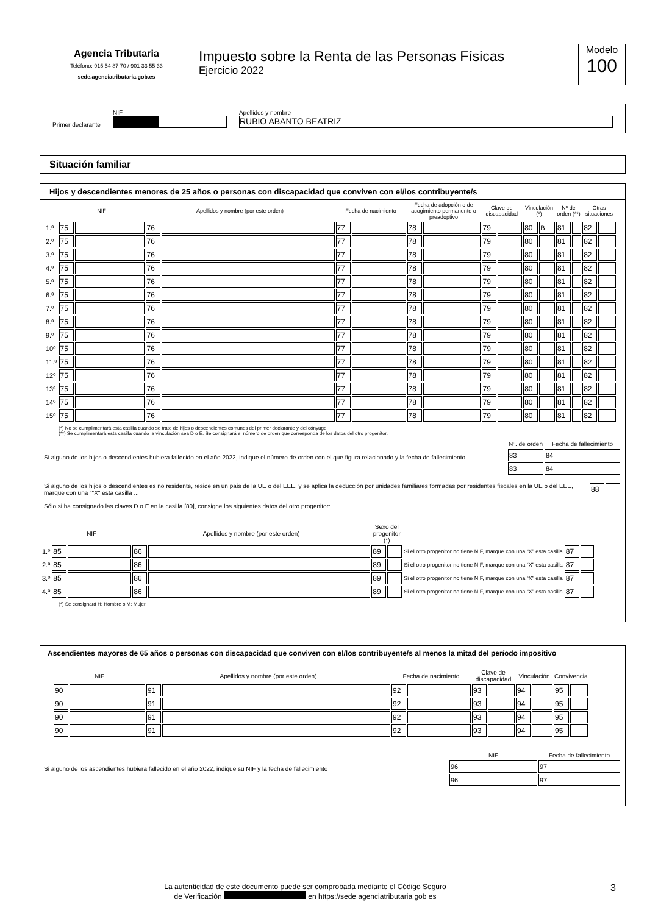Agencia Tributaria
Teléfono: 915 54 87 70 / 901 33 55 33
sede.agenciatributaria.gob.es
Impuesto sobre la Renta de las Personas Físicas
Ejercicio 2022
Modelo
100
Primer declarante
NIF
Apellidos y nombre
RUBIO ABANTO BEATRIZ
Situación familiar
Hijos y descendientes menores de 25 años o personas con discapacidad que conviven con el/los contribuyente/s
| | NIF | | Apellidos y nombre (por este orden) | | Fecha de nacimiento | | Fecha de adopción o de acogimiento permanente o preadoptivo | | Clave de discapacidad | | Vinculación (*) | | Nº de orden (**) | | Otras situaciones | |
| --- | --- | --- | --- | --- | --- | --- | --- | --- | --- | --- | --- | --- | --- | --- | --- | --- |
| 1.º | 75 | | 76 | | 77 | | 78 | | 79 | | 80 | B | 81 | | 82 | |
| 2.º | 75 | | 76 | | 77 | | 78 | | 79 | | 80 | | 81 | | 82 | |
| 3.º | 75 | | 76 | | 77 | | 78 | | 79 | | 80 | | 81 | | 82 | |
| 4.º | 75 | | 76 | | 77 | | 78 | | 79 | | 80 | | 81 | | 82 | |
| 5.º | 75 | | 76 | | 77 | | 78 | | 79 | | 80 | | 81 | | 82 | |
| 6.º | 75 | | 76 | | 77 | | 78 | | 79 | | 80 | | 81 | | 82 | |
| 7.º | 75 | | 76 | | 77 | | 78 | | 79 | | 80 | | 81 | | 82 | |
| 8.º | 75 | | 76 | | 77 | | 78 | | 79 | | 80 | | 81 | | 82 | |
| 9.º | 75 | | 76 | | 77 | | 78 | | 79 | | 80 | | 81 | | 82 | |
| 10º | 75 | | 76 | | 77 | | 78 | | 79 | | 80 | | 81 | | 82 | |
| 11.º | 75 | | 76 | | 77 | | 78 | | 79 | | 80 | | 81 | | 82 | |
| 12º | 75 | | 76 | | 77 | | 78 | | 79 | | 80 | | 81 | | 82 | |
| 13º | 75 | | 76 | | 77 | | 78 | | 79 | | 80 | | 81 | | 82 | |
| 14º | 75 | | 76 | | 77 | | 78 | | 79 | | 80 | | 81 | | 82 | |
| 15º | 75 | | 76 | | 77 | | 78 | | 79 | | 80 | | 81 | | 82 | |
(*) No se cumplimentará esta casilla cuando se trate de hijos o descendientes comunes del primer declarante y del cónyuge.
(**) Se cumplimentará esta casilla cuando la vinculación sea D o E. Se consignará el número de orden que corresponda de los datos del otro progenitor.
Si alguno de los hijos o descendientes hubiera fallecido en el año 2022, indique el número de orden con el que figura relacionado y la fecha de fallecimiento
| Nº. de orden | Fecha de fallecimiento |
| --- | --- |
| 83 | 84 |
| 83 | 84 |
Si alguno de los hijos o descendientes es no residente, reside en un país de la UE o del EEE, y se aplica la deducción por unidades familiares formadas por residentes fiscales en la UE o del EEE, marque con una ""X" esta casilla ...
| 88 | |
Sólo si ha consignado las claves D o E en la casilla [80], consigne los siguientes datos del otro progenitor:
| | NIF | | Apellidos y nombre (por este orden) | | Sexo del progenitor (*) | | | | |
| --- | --- | --- | --- | --- | --- | --- | --- | --- | --- |
| 1.º | 85 | | 86 | | 89 | | Si el otro progenitor no tiene NIF, marque con una “X” esta casilla | 87 | |
| 2.º | 85 | | 86 | | 89 | | Si el otro progenitor no tiene NIF, marque con una “X” esta casilla | 87 | |
| 3.º | 85 | | 86 | | 89 | | Si el otro progenitor no tiene NIF, marque con una “X” esta casilla | 87 | |
| 4.º | 85 | | 86 | | 89 | | Si el otro progenitor no tiene NIF, marque con una “X” esta casilla | 87 | |
(*) Se consignará H: Hombre o M: Mujer.
Ascendientes mayores de 65 años o personas con discapacidad que conviven con el/los contribuyente/s al menos la mitad del período impositivo
| NIF | | Apellidos y nombre (por este orden) | | Fecha de nacimiento | | Clave de discapacidad | | Vinculación | | Convivencia | |
| --- | --- | --- | --- | --- | --- | --- | --- | --- | --- | --- | --- |
| 90 | | 91 | | 92 | | 93 | | 94 | | 95 | |
| 90 | | 91 | | 92 | | 93 | | 94 | | 95 | |
| 90 | | 91 | | 92 | | 93 | | 94 | | 95 | |
| 90 | | 91 | | 92 | | 93 | | 94 | | 95 | |
Si alguno de los ascendientes hubiera fallecido en el año 2022, indique su NIF y la fecha de fallecimiento
| NIF | Fecha de fallecimiento |
| --- | --- |
| 96 | 97 |
| 96 | 97 |
La autenticidad de este documento puede ser comprobada mediante el Código Seguro
de Verificación en https://sede agenciatributaria gob es
3